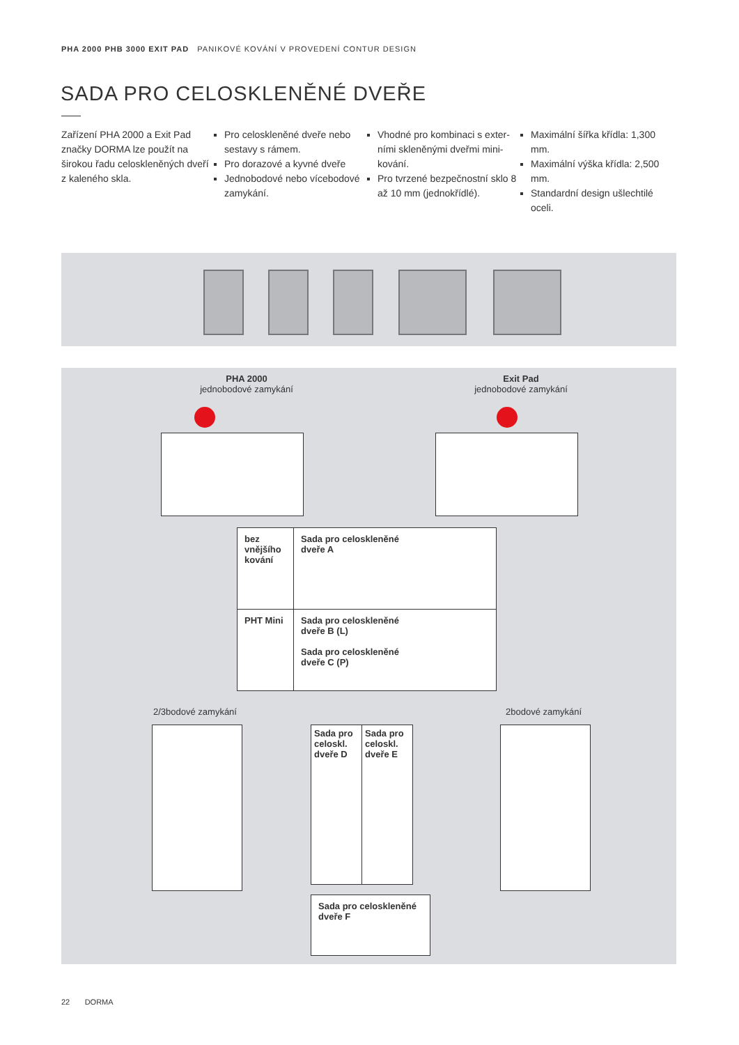PHA 2000 PHB 3000 EXIT PAD PANIKOVÉ KOVÁNÍ V PROVEDENÍ CONTUR DESIGN
SADA PRO CELOSKLENĚNÉ DVEŘE
Zařízení PHA 2000 a Exit Pad značky DORMA lze použít na širokou řadu celoskleněných dveří z kaleného skla.
Pro celoskleněné dveře nebo sestavy s rámem.
Pro dorazové a kyvné dveře
Jednobodové nebo vícebodové zamykání.
Vhodné pro kombinaci s exter­ními skleněnými dveřmi mini-kování.
Pro tvrzené bezpečnostní sklo 8 až 10 mm (jednokřídlé).
Maximální šířka křídla: 1,300 mm.
Maximální výška křídla: 2,500 mm.
Standardní design ušlechtilé oceli.
PHA 2000
jednobodové zamykání
Exit Pad
jednobodové zamykání
| bez vnějšího kování | Sada pro celoskleněné dveře A |
| PHT Mini | Sada pro celoskleněné dveře B (L) Sada pro celoskleněné dveře C (P) |
2/3bodové zamykání 2bodové zamykání
| Sada pro celo­skl. dveře D | Sada pro celo­skl. dveře E |
| Sada pro celoskleněné dveře F |
22 DORMA